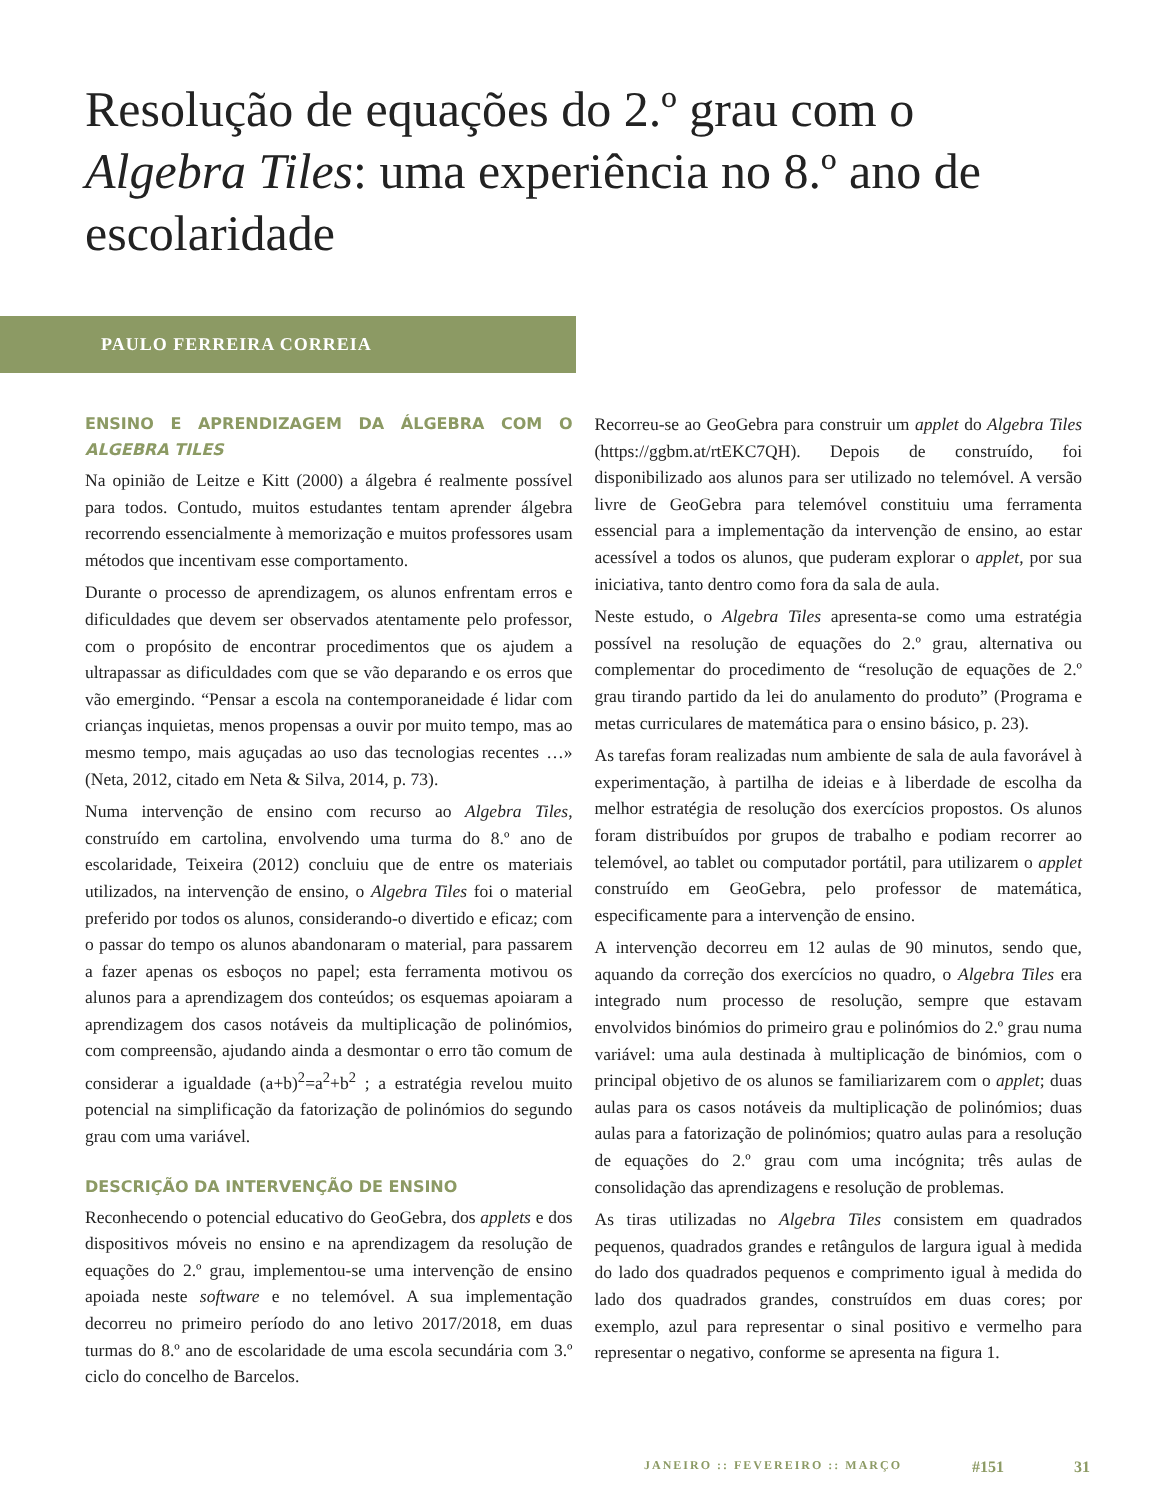Resolução de equações do 2.º grau com o Algebra Tiles: uma experiência no 8.º ano de escolaridade
PAULO FERREIRA CORREIA
ENSINO E APRENDIZAGEM DA ÁLGEBRA COM O ALGEBRA TILES
Na opinião de Leitze e Kitt (2000) a álgebra é realmente possível para todos. Contudo, muitos estudantes tentam aprender álgebra recorrendo essencialmente à memorização e muitos professores usam métodos que incentivam esse comportamento.
Durante o processo de aprendizagem, os alunos enfrentam erros e dificuldades que devem ser observados atentamente pelo professor, com o propósito de encontrar procedimentos que os ajudem a ultrapassar as dificuldades com que se vão deparando e os erros que vão emergindo. “Pensar a escola na contemporaneidade é lidar com crianças inquietas, menos propensas a ouvir por muito tempo, mas ao mesmo tempo, mais aguçadas ao uso das tecnologias recentes …» (Neta, 2012, citado em Neta & Silva, 2014, p. 73).
Numa intervenção de ensino com recurso ao Algebra Tiles, construído em cartolina, envolvendo uma turma do 8.º ano de escolaridade, Teixeira (2012) concluiu que de entre os materiais utilizados, na intervenção de ensino, o Algebra Tiles foi o material preferido por todos os alunos, considerando-o divertido e eficaz; com o passar do tempo os alunos abandonaram o material, para passarem a fazer apenas os esboços no papel; esta ferramenta motivou os alunos para a aprendizagem dos conteúdos; os esquemas apoiaram a aprendizagem dos casos notáveis da multiplicação de polinómios, com compreensão, ajudando ainda a desmontar o erro tão comum de considerar a igualdade (a+b)<sup>2</sup>=a<sup>2</sup>+b<sup>2</sup> ; a estratégia revelou muito potencial na simplificação da fatorização de polinómios do segundo grau com uma variável.
DESCRIÇÃO DA INTERVENÇÃO DE ENSINO
Reconhecendo o potencial educativo do GeoGebra, dos applets e dos dispositivos móveis no ensino e na aprendizagem da resolução de equações do 2.º grau, implementou-se uma intervenção de ensino apoiada neste software e no telemóvel. A sua implementação decorreu no primeiro período do ano letivo 2017/2018, em duas turmas do 8.º ano de escolaridade de uma escola secundária com 3.º ciclo do concelho de Barcelos.
Recorreu-se ao GeoGebra para construir um applet do Algebra Tiles (https://ggbm.at/rtEKC7QH). Depois de construído, foi disponibilizado aos alunos para ser utilizado no telemóvel. A versão livre de GeoGebra para telemóvel constituiu uma ferramenta essencial para a implementação da intervenção de ensino, ao estar acessível a todos os alunos, que puderam explorar o applet, por sua iniciativa, tanto dentro como fora da sala de aula.
Neste estudo, o Algebra Tiles apresenta-se como uma estratégia possível na resolução de equações do 2.º grau, alternativa ou complementar do procedimento de “resolução de equações de 2.º grau tirando partido da lei do anulamento do produto” (Programa e metas curriculares de matemática para o ensino básico, p. 23).
As tarefas foram realizadas num ambiente de sala de aula favorável à experimentação, à partilha de ideias e à liberdade de escolha da melhor estratégia de resolução dos exercícios propostos. Os alunos foram distribuídos por grupos de trabalho e podiam recorrer ao telemóvel, ao tablet ou computador portátil, para utilizarem o applet construído em GeoGebra, pelo professor de matemática, especificamente para a intervenção de ensino.
A intervenção decorreu em 12 aulas de 90 minutos, sendo que, aquando da correção dos exercícios no quadro, o Algebra Tiles era integrado num processo de resolução, sempre que estavam envolvidos binómios do primeiro grau e polinómios do 2.º grau numa variável: uma aula destinada à multiplicação de binómios, com o principal objetivo de os alunos se familiarizarem com o applet; duas aulas para os casos notáveis da multiplicação de polinómios; duas aulas para a fatorização de polinómios; quatro aulas para a resolução de equações do 2.º grau com uma incógnita; três aulas de consolidação das aprendizagens e resolução de problemas.
As tiras utilizadas no Algebra Tiles consistem em quadrados pequenos, quadrados grandes e retângulos de largura igual à medida do lado dos quadrados pequenos e comprimento igual à medida do lado dos quadrados grandes, construídos em duas cores; por exemplo, azul para representar o sinal positivo e vermelho para representar o negativo, conforme se apresenta na figura 1.
JANEIRO :: FEVEREIRO :: MARÇO #151 31